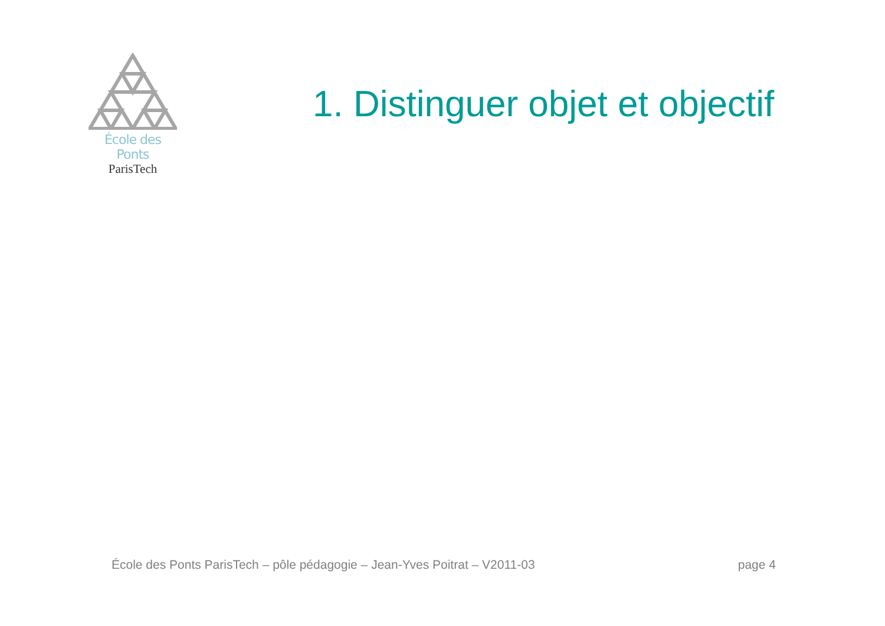École des Ponts
ParisTech
1. Distinguer objet et objectif
École des Ponts ParisTech – pôle pédagogie – Jean-Yves Poitrat – V2011-03 page 4